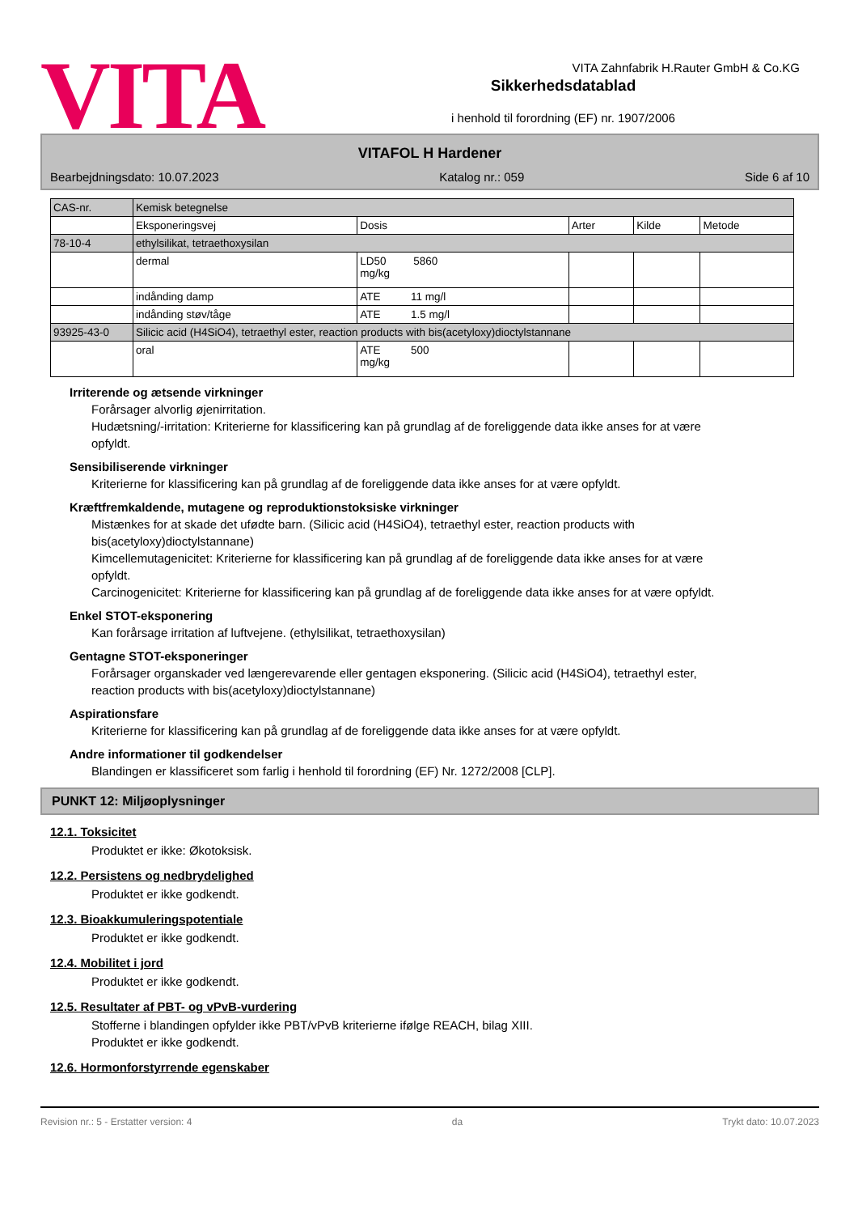VITA Zahnfabrik H.Rauter GmbH & Co.KG
VITA
Sikkerhedsdatablad
i henhold til forordning (EF) nr. 1907/2006
VITAFOL H Hardener
Bearbejdningsdato: 10.07.2023 Katalog nr.: 059 Side 6 af 10
| CAS-nr. | Kemisk betegnelse | | | | |
| | Eksponeringsvej | Dosis | Arter | Kilde | Metode |
| 78-10-4 | ethylsilikat, tetraethoxysilan | | | | |
| | dermal | LD50 5860 mg/kg | | | |
| | indånding damp | ATE 11 mg/l | | | |
| | indånding støv/tåge | ATE 1.5 mg/l | | | |
| 93925-43-0 | Silicic acid (H4SiO4), tetraethyl ester, reaction products with bis(acetyloxy)dioctylstannane | | | | |
| | oral | ATE 500 mg/kg | | | |
Irriterende og ætsende virkninger
Forårsager alvorlig øjenirritation.
Hudætsning/-irritation: Kriterierne for klassificering kan på grundlag af de foreliggende data ikke anses for at være opfyldt.
Sensibiliserende virkninger
Kriterierne for klassificering kan på grundlag af de foreliggende data ikke anses for at være opfyldt.
Kræftfremkaldende, mutagene og reproduktionstoksiske virkninger
Mistænkes for at skade det ufødte barn. (Silicic acid (H4SiO4), tetraethyl ester, reaction products with bis(acetyloxy)dioctylstannane)
Kimcellemutagenicitet: Kriterierne for klassificering kan på grundlag af de foreliggende data ikke anses for at være opfyldt.
Carcinogenicitet: Kriterierne for klassificering kan på grundlag af de foreliggende data ikke anses for at være opfyldt.
Enkel STOT-eksponering
Kan forårsage irritation af luftvejene. (ethylsilikat, tetraethoxysilan)
Gentagne STOT-eksponeringer
Forårsager organskader ved længerevarende eller gentagen eksponering. (Silicic acid (H4SiO4), tetraethyl ester, reaction products with bis(acetyloxy)dioctylstannane)
Aspirationsfare
Kriterierne for klassificering kan på grundlag af de foreliggende data ikke anses for at være opfyldt.
Andre informationer til godkendelser
Blandingen er klassificeret som farlig i henhold til forordning (EF) Nr. 1272/2008 [CLP].
PUNKT 12: Miljøoplysninger
12.1. Toksicitet
Produktet er ikke: Økotoksisk.
12.2. Persistens og nedbrydelighed
Produktet er ikke godkendt.
12.3. Bioakkumuleringspotentiale
Produktet er ikke godkendt.
12.4. Mobilitet i jord
Produktet er ikke godkendt.
12.5. Resultater af PBT- og vPvB-vurdering
Stofferne i blandingen opfylder ikke PBT/vPvB kriterierne ifølge REACH, bilag XIII.
Produktet er ikke godkendt.
12.6. Hormonforstyrrende egenskaber
Revision nr.: 5 - Erstatter version: 4 da Trykt dato: 10.07.2023